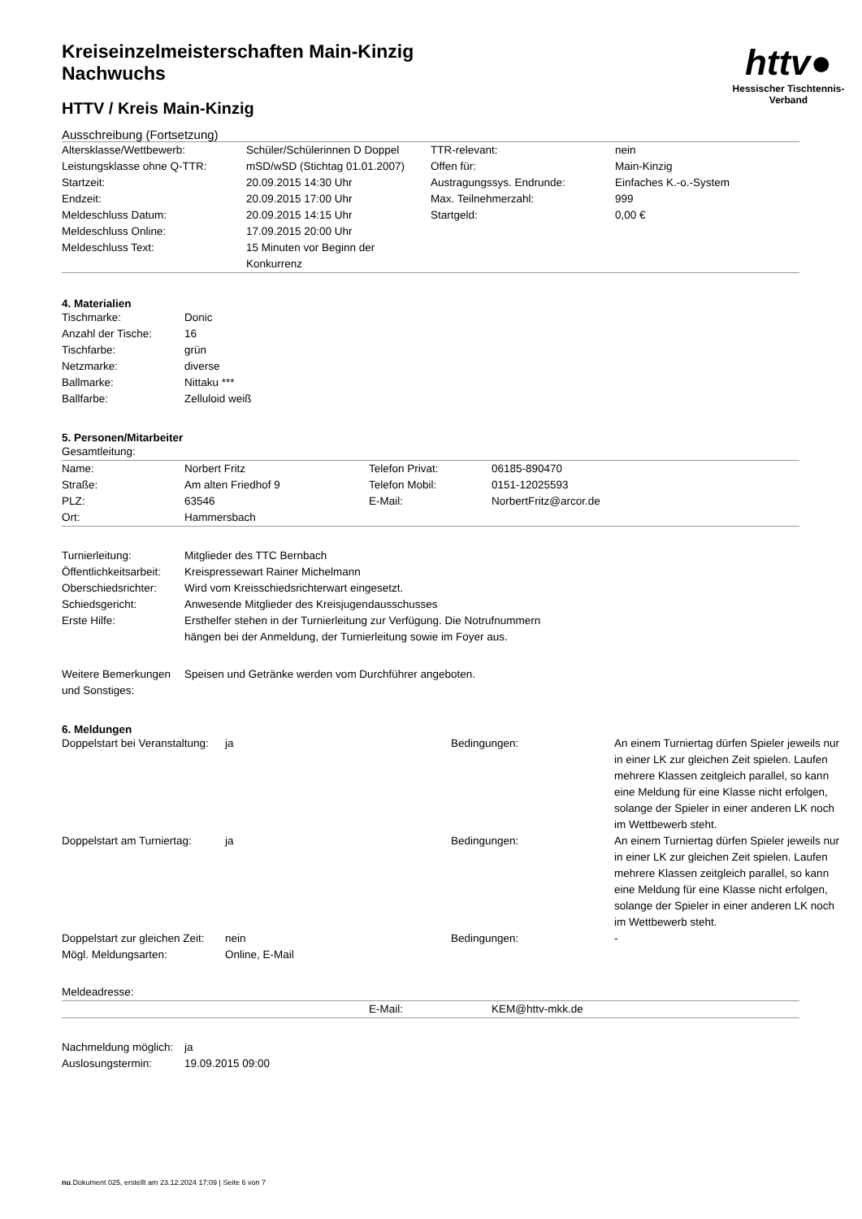httv●
Hessischer Tischtennis-Verband
Kreiseinzelmeisterschaften Main-Kinzig
Nachwuchs
HTTV / Kreis Main-Kinzig
Ausschreibung (Fortsetzung)
| Altersklasse/Wettbewerb: | Schüler/Schülerinnen D Doppel | TTR-relevant: | nein |
| Leistungsklasse ohne Q-TTR: | mSD/wSD (Stichtag 01.01.2007) | Offen für: | Main-Kinzig |
| Startzeit: | 20.09.2015 14:30 Uhr | Austragungssys. Endrunde: | Einfaches K.-o.-System |
| Endzeit: | 20.09.2015 17:00 Uhr | Max. Teilnehmerzahl: | 999 |
| Meldeschluss Datum: | 20.09.2015 14:15 Uhr | Startgeld: | 0,00 € |
| Meldeschluss Online: | 17.09.2015 20:00 Uhr | | |
| Meldeschluss Text: | 15 Minuten vor Beginn der Konkurrenz | | |
4. Materialien
| Tischmarke: | Donic |
| Anzahl der Tische: | 16 |
| Tischfarbe: | grün |
| Netzmarke: | diverse |
| Ballmarke: | Nittaku *** |
| Ballfarbe: | Zelluloid weiß |
5. Personen/Mitarbeiter
Gesamtleitung:
| Name: | Norbert Fritz | Telefon Privat: | 06185-890470 |
| Straße: | Am alten Friedhof 9 | Telefon Mobil: | 0151-12025593 |
| PLZ: | 63546 | E-Mail: | NorbertFritz@arcor.de |
| Ort: | Hammersbach | | |
| Turnierleitung: | Mitglieder des TTC Bernbach |
| Öffentlichkeitsarbeit: | Kreispressewart Rainer Michelmann |
| Oberschiedsrichter: | Wird vom Kreisschiedsrichterwart eingesetzt. |
| Schiedsgericht: | Anwesende Mitglieder des Kreisjugendausschusses |
| Erste Hilfe: | Ersthelfer stehen in der Turnierleitung zur Verfügung. Die Notrufnummern hängen bei der Anmeldung, der Turnierleitung sowie im Foyer aus. |
| Weitere Bemerkungen und Sonstiges: | Speisen und Getränke werden vom Durchführer angeboten. |
6. Meldungen
| Doppelstart bei Veranstaltung: | ja | Bedingungen: | An einem Turniertag dürfen Spieler jeweils nur in einer LK zur gleichen Zeit spielen. Laufen mehrere Klassen zeitgleich parallel, so kann eine Meldung für eine Klasse nicht erfolgen, solange der Spieler in einer anderen LK noch im Wettbewerb steht. |
| Doppelstart am Turniertag: | ja | Bedingungen: | An einem Turniertag dürfen Spieler jeweils nur in einer LK zur gleichen Zeit spielen. Laufen mehrere Klassen zeitgleich parallel, so kann eine Meldung für eine Klasse nicht erfolgen, solange der Spieler in einer anderen LK noch im Wettbewerb steht. |
| Doppelstart zur gleichen Zeit: | nein | Bedingungen: | - |
| Mögl. Meldungsarten: | Online, E-Mail | | |
Meldeadresse:
| | E-Mail: | KEM@httv-mkk.de |
| Nachmeldung möglich: | ja |
| Auslosungstermin: | 19.09.2015 09:00 |
nu.Dokument 025, erstellt am 23.12.2024 17:09 | Seite 6 von 7